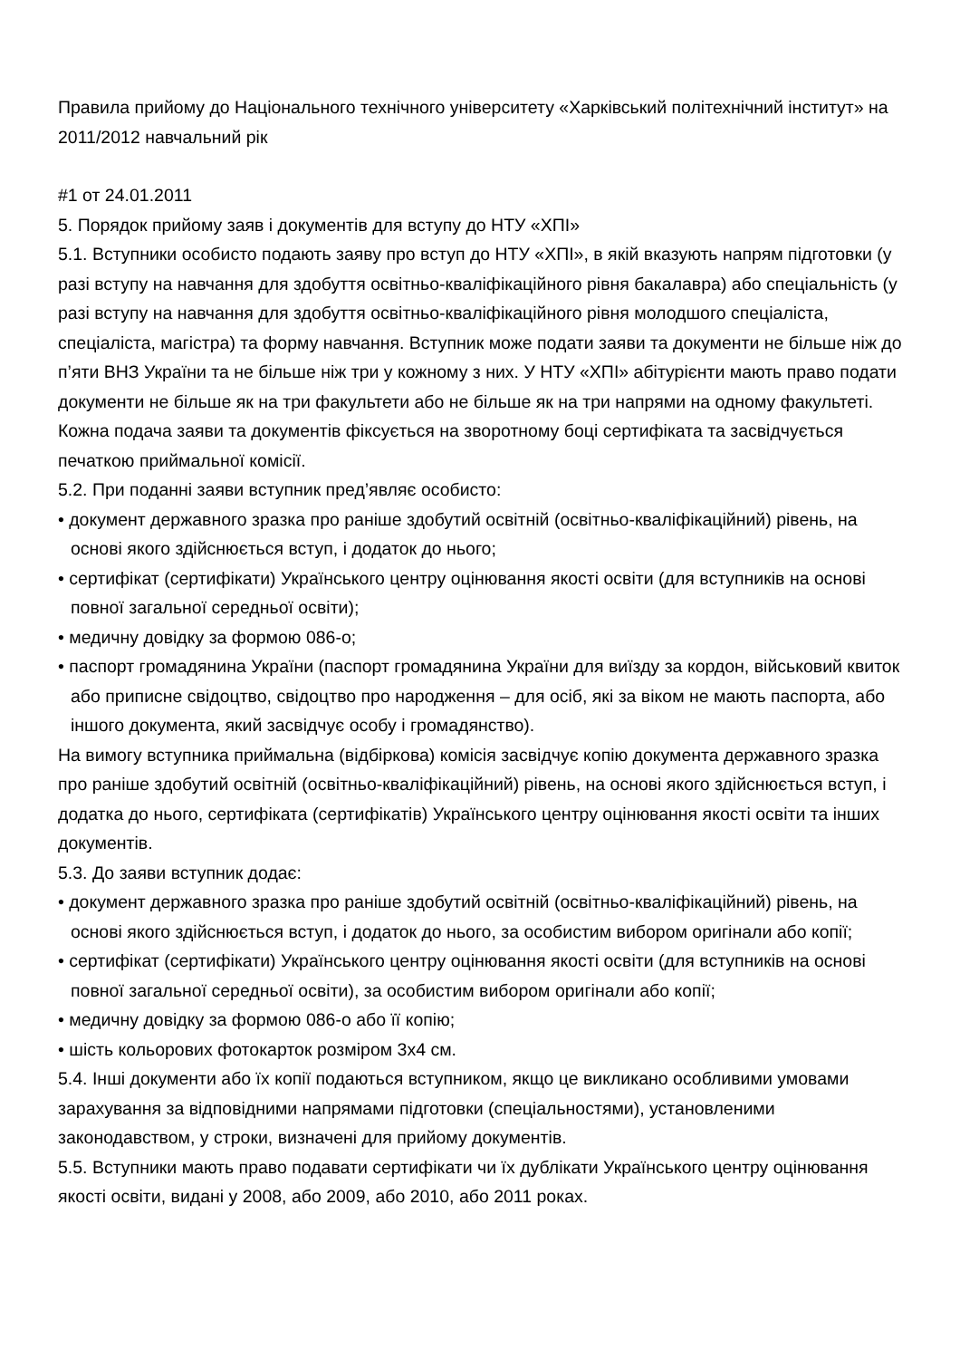Правила прийому до Національного технічного університету «Харківський політехнічний інститут» на 2011/2012 навчальний рік
#1 от 24.01.2011
5. Порядок прийому заяв і документів для вступу до НТУ «ХПІ»
5.1. Вступники особисто подають заяву про вступ до НТУ «ХПІ», в якій вказують напрям підготовки (у разі вступу на навчання для здобуття освітньо-кваліфікаційного рівня бакалавра) або спеціальність (у разі вступу на навчання для здобуття освітньо-кваліфікаційного рівня молодшого спеціаліста, спеціаліста, магістра) та форму навчання. Вступник може подати заяви та документи не більше ніж до п’яти ВНЗ України та не більше ніж три у кожному з них. У НТУ «ХПІ» абітурієнти мають право подати документи не більше як на три факультети або не більше як на три напрями на одному факультеті. Кожна подача заяви та документів фіксується на зворотному боці сертифіката та засвідчується печаткою приймальної комісії.
5.2. При поданні заяви вступник пред’являє особисто:
• документ державного зразка про раніше здобутий освітній (освітньо-кваліфікаційний) рівень, на основі якого здійснюється вступ, і додаток до нього;
• сертифікат (сертифікати) Українського центру оцінювання якості освіти (для вступників на основі повної загальної середньої освіти);
• медичну довідку за формою 086-о;
• паспорт громадянина України (паспорт громадянина України для виїзду за кордон, військовий квиток або приписне свідоцтво, свідоцтво про народження – для осіб, які за віком не мають паспорта, або іншого документа, який засвідчує особу і громадянство).
На вимогу вступника приймальна (відбіркова) комісія засвідчує копію документа державного зразка про раніше здобутий освітній (освітньо-кваліфікаційний) рівень, на основі якого здійснюється вступ, і додатка до нього, сертифіката (сертифікатів) Українського центру оцінювання якості освіти та інших документів.
5.3. До заяви вступник додає:
• документ державного зразка про раніше здобутий освітній (освітньо-кваліфікаційний) рівень, на основі якого здійснюється вступ, і додаток до нього, за особистим вибором оригінали або копії;
• сертифікат (сертифікати) Українського центру оцінювання якості освіти (для вступників на основі повної загальної середньої освіти), за особистим вибором оригінали або копії;
• медичну довідку за формою 086-о або її копію;
• шість кольорових фотокарток розміром 3х4 см.
5.4. Інші документи або їх копії подаються вступником, якщо це викликано особливими умовами зарахування за відповідними напрямами підготовки (спеціальностями), установленими законодавством, у строки, визначені для прийому документів.
5.5. Вступники мають право подавати сертифікати чи їх дублікати Українського центру оцінювання якості освіти, видані у 2008, або 2009, або 2010, або 2011 роках.